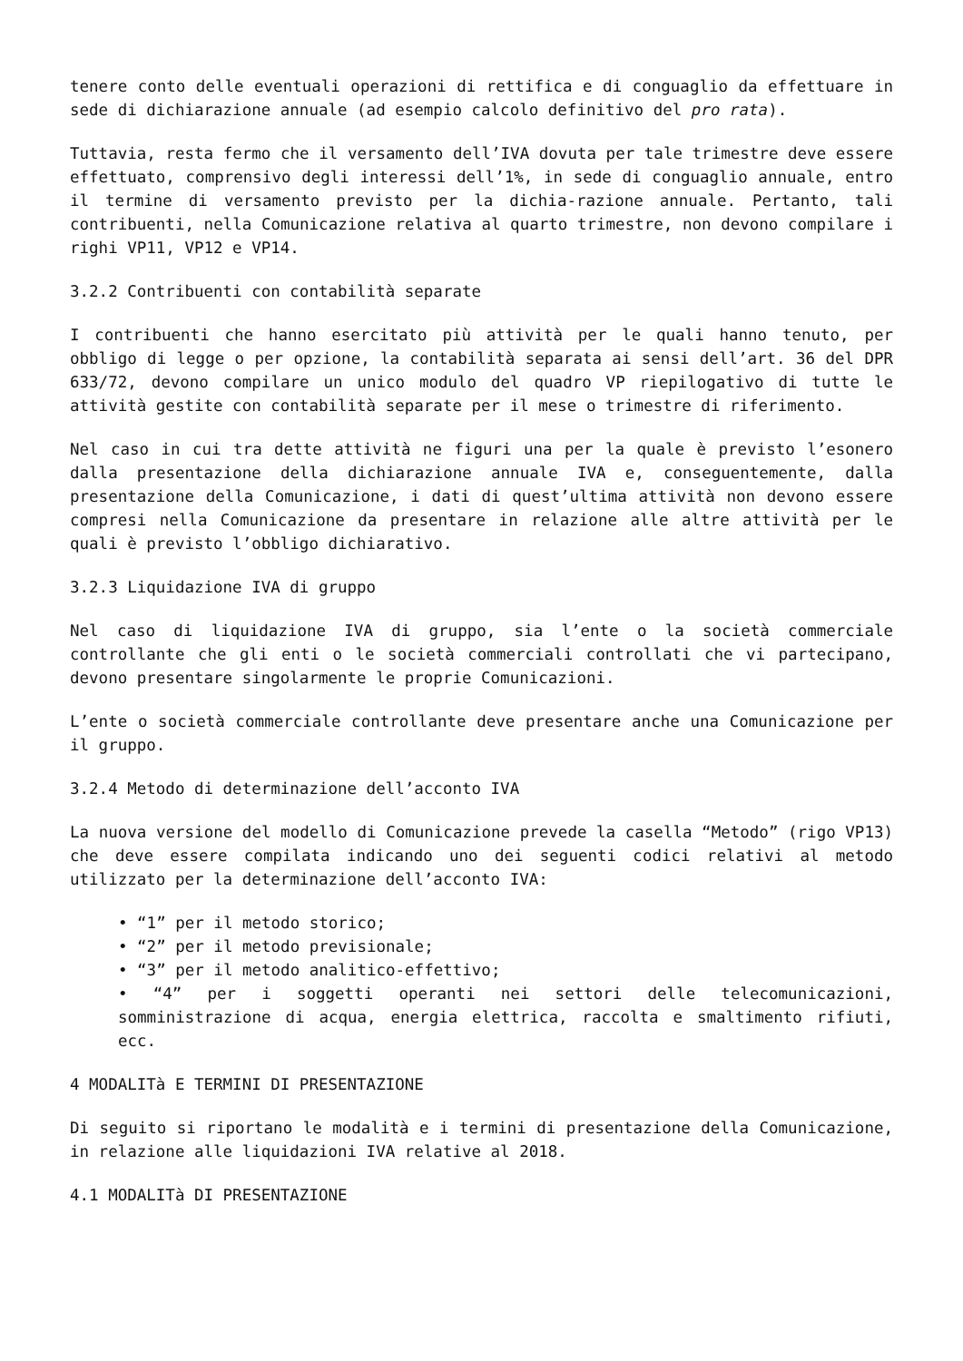tenere conto delle eventuali operazioni di rettifica e di conguaglio da effettuare in sede di dichiarazione annuale (ad esempio calcolo definitivo del pro rata).
Tuttavia, resta fermo che il versamento dell’IVA dovuta per tale trimestre deve essere effettuato, comprensivo degli interessi dell’1%, in sede di conguaglio annuale, entro il termine di versamento previsto per la dichia-razione annuale. Pertanto, tali contribuenti, nella Comunicazione relativa al quarto trimestre, non devono compilare i righi VP11, VP12 e VP14.
3.2.2 Contribuenti con contabilità separate
I contribuenti che hanno esercitato più attività per le quali hanno tenuto, per obbligo di legge o per opzione, la contabilità separata ai sensi dell’art. 36 del DPR 633/72, devono compilare un unico modulo del quadro VP riepilogativo di tutte le attività gestite con contabilità separate per il mese o trimestre di riferimento.
Nel caso in cui tra dette attività ne figuri una per la quale è previsto l’esonero dalla presentazione della dichiarazione annuale IVA e, conseguentemente, dalla presentazione della Comunicazione, i dati di quest’ultima attività non devono essere compresi nella Comunicazione da presentare in relazione alle altre attività per le quali è previsto l’obbligo dichiarativo.
3.2.3 Liquidazione IVA di gruppo
Nel caso di liquidazione IVA di gruppo, sia l’ente o la società commerciale controllante che gli enti o le società commerciali controllati che vi partecipano, devono presentare singolarmente le proprie Comunicazioni.
L’ente o società commerciale controllante deve presentare anche una Comunicazione per il gruppo.
3.2.4 Metodo di determinazione dell’acconto IVA
La nuova versione del modello di Comunicazione prevede la casella “Metodo” (rigo VP13) che deve essere compilata indicando uno dei seguenti codici relativi al metodo utilizzato per la determinazione dell’acconto IVA:
• “1” per il metodo storico;
• “2” per il metodo previsionale;
• “3” per il metodo analitico-effettivo;
• “4” per i soggetti operanti nei settori delle telecomunicazioni, somministrazione di acqua, energia elettrica, raccolta e smaltimento rifiuti, ecc.
4 MODALITà E TERMINI DI PRESENTAZIONE
Di seguito si riportano le modalità e i termini di presentazione della Comunicazione, in relazione alle liquidazioni IVA relative al 2018.
4.1 MODALITà DI PRESENTAZIONE